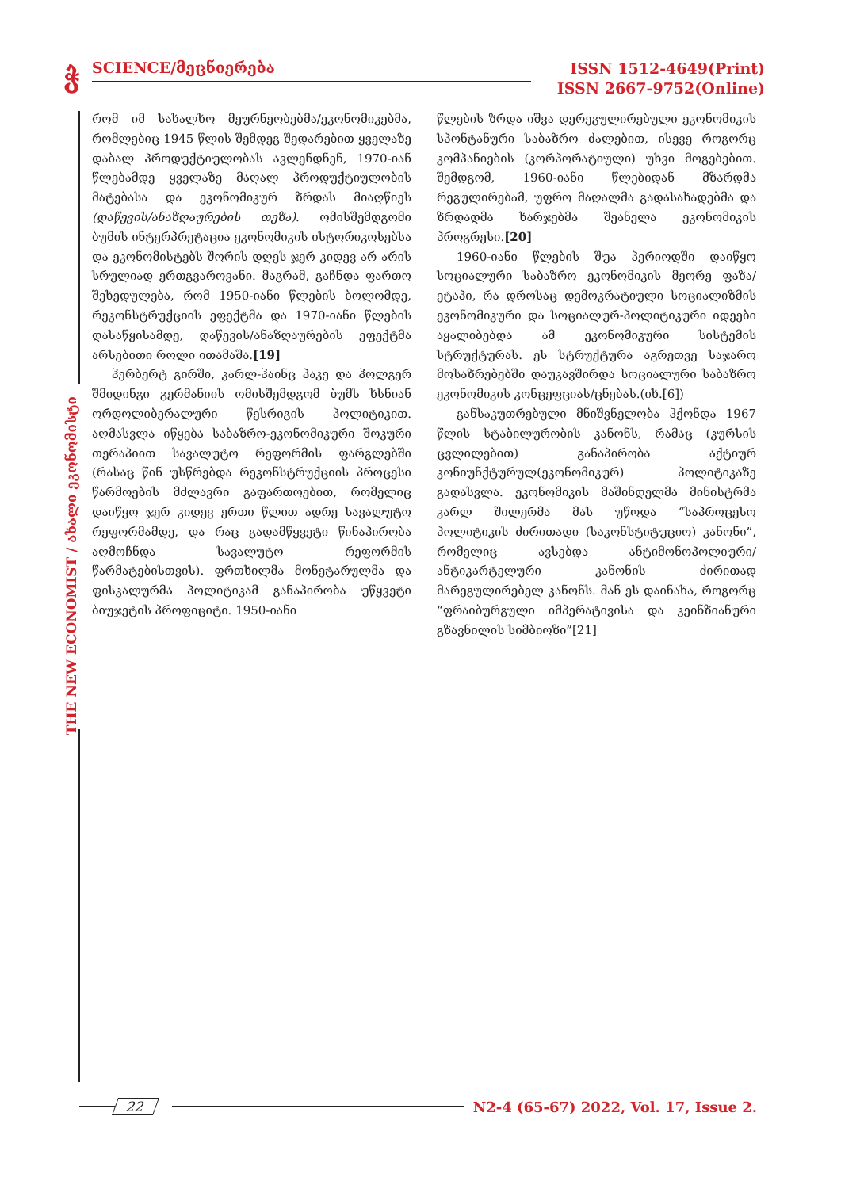ჭ
SCIENCE/მეცნიერება
ISSN 1512-4649(Print)
ISSN 2667-9752(Online)
THE NEW ECONOMIST / ახალი ეკონომისტი
რომ იმ სახალხო მეურნეობებმა/ეკონომიკებმა, რომლებიც 1945 წლის შემდეგ შედარებით ყველაზე დაბალ პროდუქტიულობას ავლენდნენ, 1970-იან წლებამდე ყველაზე მაღალ პროდუქტიულობის მატებასა და ეკონომიკურ ზრდას მიაღწიეს (დაწევის/ანაზღაურების თეზა). ომისშემდგომი ბუმის ინტერპრეტაცია ეკონომიკის ისტორიკოსებსა და ეკონომისტებს შორის დღეს ჯერ კიდევ არ არის სრულიად ერთგვაროვანი. მაგრამ, გაჩნდა ფართო შეხედულება, რომ 1950-იანი წლების ბოლომდე, რეკონსტრუქციის ეფექტმა და 1970-იანი წლების დასაწყისამდე, დაწევის/ანაზღაურების ეფექტმა არსებითი როლი ითამაშა.[19]
ჰერბერტ გირში, კარლ-ჰაინც პაკე და ჰოლგერ შმიდინგი გერმანიის ომისშემდგომ ბუმს ხსნიან ორდოლიბერალური წესრიგის პოლიტიკით. აღმასვლა იწყება საბაზრო-ეკონომიკური შოკური თერაპიით სავალუტო რეფორმის ფარგლებში (რასაც წინ უსწრებდა რეკონსტრუქციის პროცესი წარმოების მძლავრი გაფართოებით, რომელიც დაიწყო ჯერ კიდევ ერთი წლით ადრე სავალუტო რეფორმამდე, და რაც გადამწყვეტი წინაპირობა აღმოჩნდა სავალუტო რეფორმის წარმატებისთვის). ფრთხილმა მონეტარულმა და ფისკალურმა პოლიტიკამ განაპირობა უწყვეტი ბიუჯეტის პროფიციტი. 1950-იანი
წლების ზრდა იშვა დერეგულირებული ეკონომიკის სპონტანური საბაზრო ძალებით, ისევე როგორც კომპანიების (კორპორატიული) უხვი მოგებებით. შემდგომ, 1960-იანი წლებიდან მზარდმა რეგულირებამ, უფრო მაღალმა გადასახადებმა და ზრდადმა ხარჯებმა შეანელა ეკონომიკის პროგრესი.[20]
1960-იანი წლების შუა პერიოდში დაიწყო სოციალური საბაზრო ეკონომიკის მეორე ფაზა/ეტაპი, რა დროსაც დემოკრატიული სოციალიზმის ეკონომიკური და სოციალურ-პოლიტიკური იდეები აყალიბებდა ამ ეკონომიკური სისტემის სტრუქტურას. ეს სტრუქტურა აგრეთვე საჯარო მოსაზრებებში დაუკავშირდა სოციალური საბაზრო ეკონომიკის კონცეფციას/ცნებას.(იხ.[6])
განსაკუთრებული მნიშვნელობა ჰქონდა 1967 წლის სტაბილურობის კანონს, რამაც (კურსის ცვლილებით) განაპირობა აქტიურ კონიუნქტურულ(ეკონომიკურ) პოლიტიკაზე გადასვლა. ეკონომიკის მაშინდელმა მინისტრმა კარლ შილერმა მას უწოდა “საპროცესო პოლიტიკის ძირითადი (საკონსტიტუციო) კანონი”, რომელიც ავსებდა ანტიმონოპოლიური/ანტიკარტელური კანონის ძირითად მარეგულირებელ კანონს. მან ეს დაინახა, როგორც “ფრაიბურგული იმპერატივისა და კეინზიანური გზავნილის სიმბიოზი”[21]
22
N2-4 (65-67) 2022, Vol. 17, Issue 2.